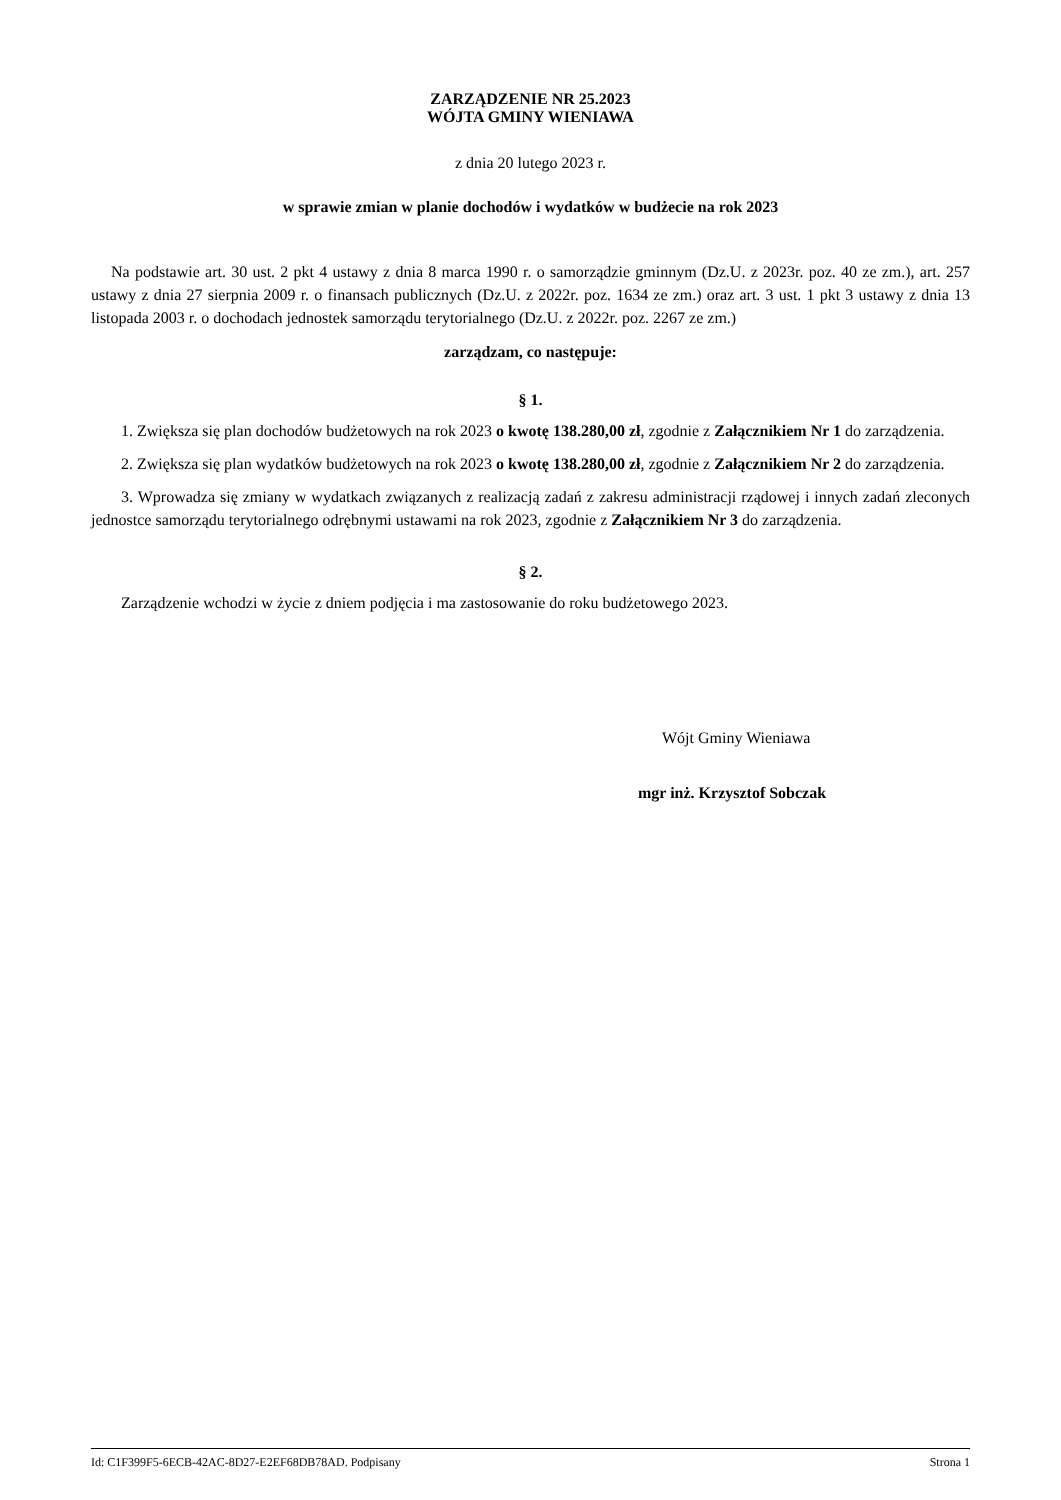ZARZĄDZENIE NR 25.2023
WÓJTA GMINY WIENIAWA
z dnia 20 lutego 2023 r.
w sprawie zmian w planie dochodów i wydatków w budżecie na rok 2023
Na podstawie art. 30 ust. 2 pkt 4 ustawy z dnia 8 marca 1990 r. o samorządzie gminnym (Dz.U. z 2023r. poz. 40 ze zm.), art. 257 ustawy z dnia 27 sierpnia 2009 r. o finansach publicznych (Dz.U. z 2022r. poz. 1634 ze zm.) oraz art. 3 ust. 1 pkt 3 ustawy z dnia 13 listopada 2003 r. o dochodach jednostek samorządu terytorialnego (Dz.U. z 2022r. poz. 2267 ze zm.)
zarządzam, co następuje:
§ 1.
1. Zwiększa się plan dochodów budżetowych na rok 2023 o kwotę 138.280,00 zł, zgodnie z Załącznikiem Nr 1 do zarządzenia.
2. Zwiększa się plan wydatków budżetowych na rok 2023 o kwotę 138.280,00 zł, zgodnie z Załącznikiem Nr 2 do zarządzenia.
3. Wprowadza się zmiany w wydatkach związanych z realizacją zadań z zakresu administracji rządowej i innych zadań zleconych jednostce samorządu terytorialnego odrębnymi ustawami na rok 2023, zgodnie z Załącznikiem Nr 3 do zarządzenia.
§ 2.
Zarządzenie wchodzi w życie z dniem podjęcia i ma zastosowanie do roku budżetowego 2023.
Wójt Gminy Wieniawa
mgr inż. Krzysztof Sobczak
Id: C1F399F5-6ECB-42AC-8D27-E2EF68DB78AD. Podpisany Strona 1